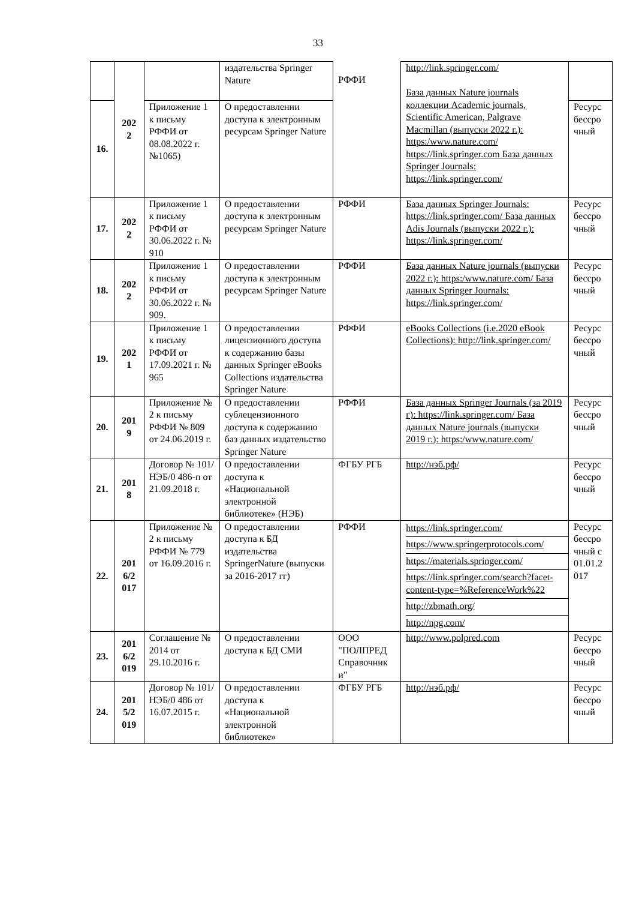33
| | 202 2 | | издательства Springer Nature | РФФИ | http://link.springer.com/ База данных Nature journals коллекции Academic journals, Scientific American, Palgrave Macmillan (выпуски 2022 г.): https:/www.nature.com/ https://link.springer.com База данных Springer Journals: https://link.springer.com/ | |
| 16. | | Приложение 1 к письму РФФИ от 08.08.2022 г. №1065) | О предоставлении доступа к электронным ресурсам Springer Nature | | | Ресурс бессро чный |
| 17. | 202 2 | Приложение 1 к письму РФФИ от 30.06.2022 г. № 910 | О предоставлении доступа к электронным ресурсам Springer Nature | РФФИ | База данных Springer Journals: https://link.springer.com/ База данных Adis Journals (выпуски 2022 г.): https://link.springer.com/ | Ресурс бессро чный |
| 18. | 202 2 | Приложение 1 к письму РФФИ от 30.06.2022 г. № 909. | О предоставлении доступа к электронным ресурсам Springer Nature | РФФИ | База данных Nature journals (выпуски 2022 г.): https:/www.nature.com/ База данных Springer Journals: https://link.springer.com/ | Ресурс бессро чный |
| 19. | 202 1 | Приложение 1 к письму РФФИ от 17.09.2021 г. № 965 | О предоставлении лицензионного доступа к содержанию базы данных Springer eBooks Collections издательства Springer Nature | РФФИ | eBooks Collections (i.e.2020 eBook Collections): http://link.springer.com/ | Ресурс бессро чный |
| 20. | 201 9 | Приложение № 2 к письму РФФИ № 809 от 24.06.2019 г. | О предоставлении сублецензионного доступа к содержанию баз данных издательство Springer Nature | РФФИ | База данных Springer Journals (за 2019 г): https://link.springer.com/ База данных Nature journals (выпуски 2019 г.): https:/www.nature.com/ | Ресурс бессро чный |
| 21. | 201 8 | Договор № 101/НЭБ/0 486-п от 21.09.2018 г. | О предоставлении доступа к «Национальной электронной библиотеке» (НЭБ) | ФГБУ РГБ | http://нэб.рф/ | Ресурс бессро чный |
| 22. | 201 6/2 017 | Приложение № 2 к письму РФФИ № 779 от 16.09.2016 г. | О предоставлении доступа к БД издательства SpringerNature (выпуски за 2016-2017 гг) | РФФИ | https://link.springer.com/ https://www.springerprotocols.com/ https://materials.springer.com/ https://link.springer.com/search?facet-content-type=%ReferenceWork%22 http://zbmath.org/ http://npg.com/ | Ресурс бессро чный с 01.01.2 017 |
| 23. | 201 6/2 019 | Соглашение № 2014 от 29.10.2016 г. | О предоставлении доступа к БД СМИ | ООО "ПОЛПРЕД Справочник и" | http://www.polpred.com | Ресурс бессро чный |
| 24. | 201 5/2 019 | Договор № 101/НЭБ/0 486 от 16.07.2015 г. | О предоставлении доступа к «Национальной электронной библиотеке» | ФГБУ РГБ | http://нэб.рф/ | Ресурс бессро чный |